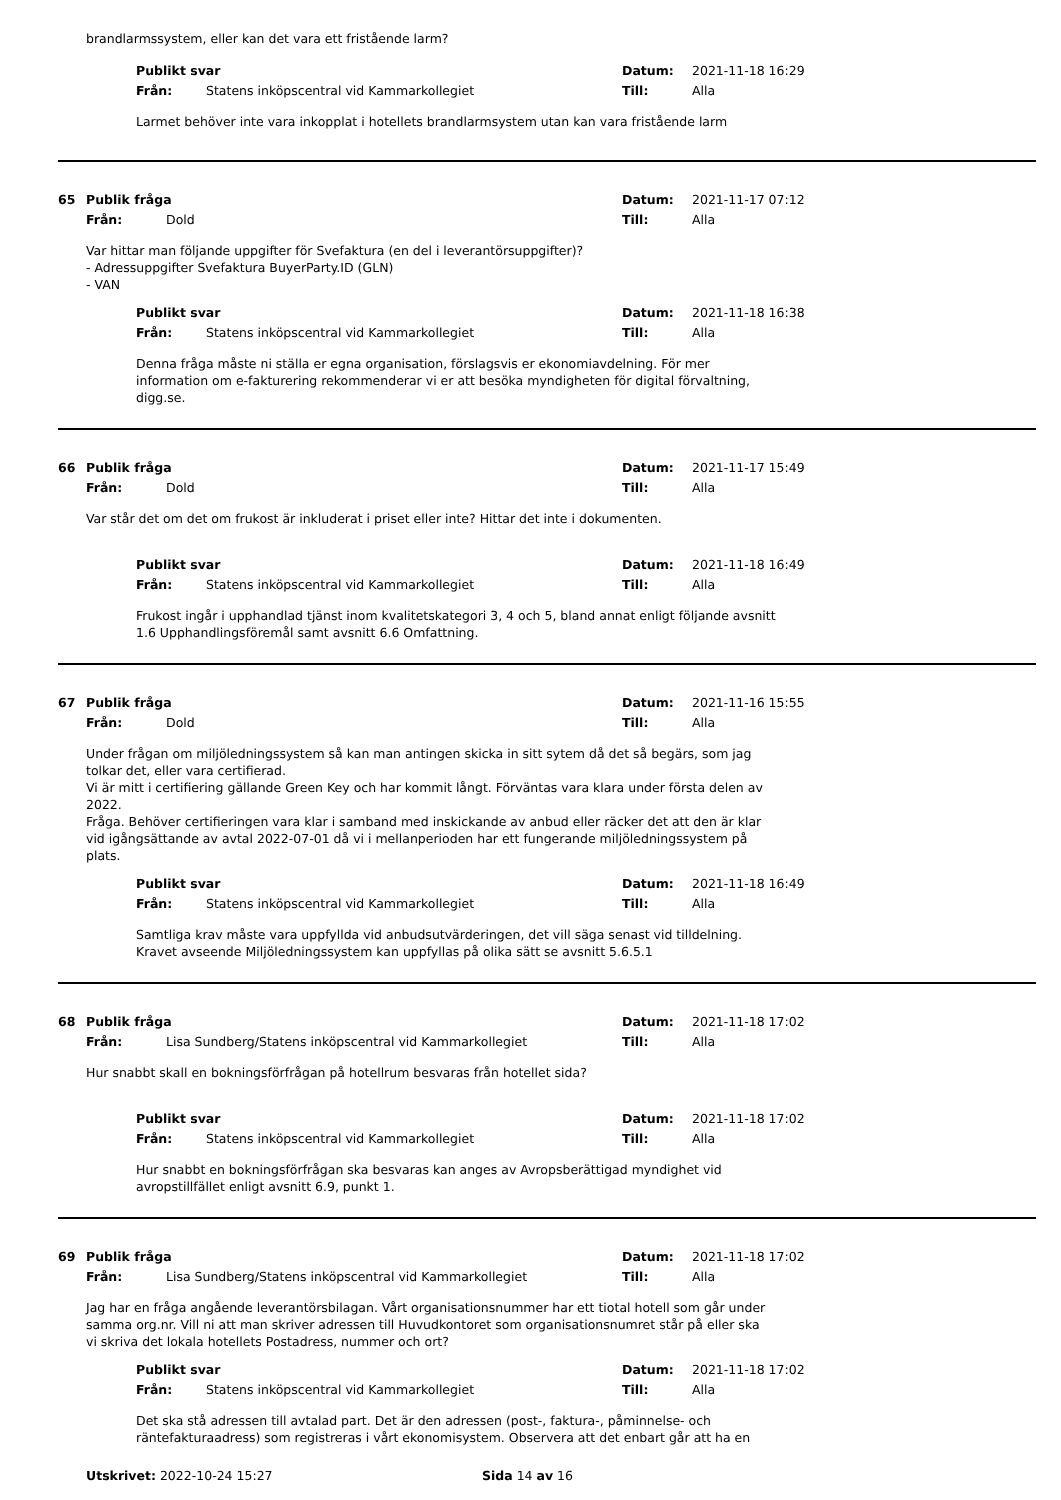brandlarmssystem, eller kan det vara ett fristående larm?
Publikt svar Datum: 2021-11-18 16:29
Från: Statens inköpscentral vid Kammarkollegiet Till: Alla
Larmet behöver inte vara inkopplat i hotellets brandlarmsystem utan kan vara fristående larm
65 Publik fråga Datum: 2021-11-17 07:12
Från: Dold Till: Alla
Var hittar man följande uppgifter för Svefaktura (en del i leverantörsuppgifter)?
- Adressuppgifter Svefaktura BuyerParty.ID (GLN)
- VAN
Publikt svar Datum: 2021-11-18 16:38
Från: Statens inköpscentral vid Kammarkollegiet Till: Alla
Denna fråga måste ni ställa er egna organisation, förslagsvis er ekonomiavdelning. För mer
information om e-fakturering rekommenderar vi er att besöka myndigheten för digital förvaltning,
digg.se.
66 Publik fråga Datum: 2021-11-17 15:49
Från: Dold Till: Alla
Var står det om det om frukost är inkluderat i priset eller inte? Hittar det inte i dokumenten.
Publikt svar Datum: 2021-11-18 16:49
Från: Statens inköpscentral vid Kammarkollegiet Till: Alla
Frukost ingår i upphandlad tjänst inom kvalitetskategori 3, 4 och 5, bland annat enligt följande avsnitt
1.6 Upphandlingsföremål samt avsnitt 6.6 Omfattning.
67 Publik fråga Datum: 2021-11-16 15:55
Från: Dold Till: Alla
Under frågan om miljöledningssystem så kan man antingen skicka in sitt sytem då det så begärs, som jag
tolkar det, eller vara certifierad.
Vi är mitt i certifiering gällande Green Key och har kommit långt. Förväntas vara klara under första delen av
2022.
Fråga. Behöver certifieringen vara klar i samband med inskickande av anbud eller räcker det att den är klar
vid igångsättande av avtal 2022-07-01 då vi i mellanperioden har ett fungerande miljöledningssystem på
plats.
Publikt svar Datum: 2021-11-18 16:49
Från: Statens inköpscentral vid Kammarkollegiet Till: Alla
Samtliga krav måste vara uppfyllda vid anbudsutvärderingen, det vill säga senast vid tilldelning.
Kravet avseende Miljöledningssystem kan uppfyllas på olika sätt se avsnitt 5.6.5.1
68 Publik fråga Datum: 2021-11-18 17:02
Från: Lisa Sundberg/Statens inköpscentral vid Kammarkollegiet Till: Alla
Hur snabbt skall en bokningsförfrågan på hotellrum besvaras från hotellet sida?
Publikt svar Datum: 2021-11-18 17:02
Från: Statens inköpscentral vid Kammarkollegiet Till: Alla
Hur snabbt en bokningsförfrågan ska besvaras kan anges av Avropsberättigad myndighet vid
avropstillfället enligt avsnitt 6.9, punkt 1.
69 Publik fråga Datum: 2021-11-18 17:02
Från: Lisa Sundberg/Statens inköpscentral vid Kammarkollegiet Till: Alla
Jag har en fråga angående leverantörsbilagan. Vårt organisationsnummer har ett tiotal hotell som går under
samma org.nr. Vill ni att man skriver adressen till Huvudkontoret som organisationsnumret står på eller ska
vi skriva det lokala hotellets Postadress, nummer och ort?
Publikt svar Datum: 2021-11-18 17:02
Från: Statens inköpscentral vid Kammarkollegiet Till: Alla
Det ska stå adressen till avtalad part. Det är den adressen (post-, faktura-, påminnelse- och
räntefakturaadress) som registreras i vårt ekonomisystem. Observera att det enbart går att ha en
Utskrivet: 2022-10-24 15:27 Sida 14 av 16